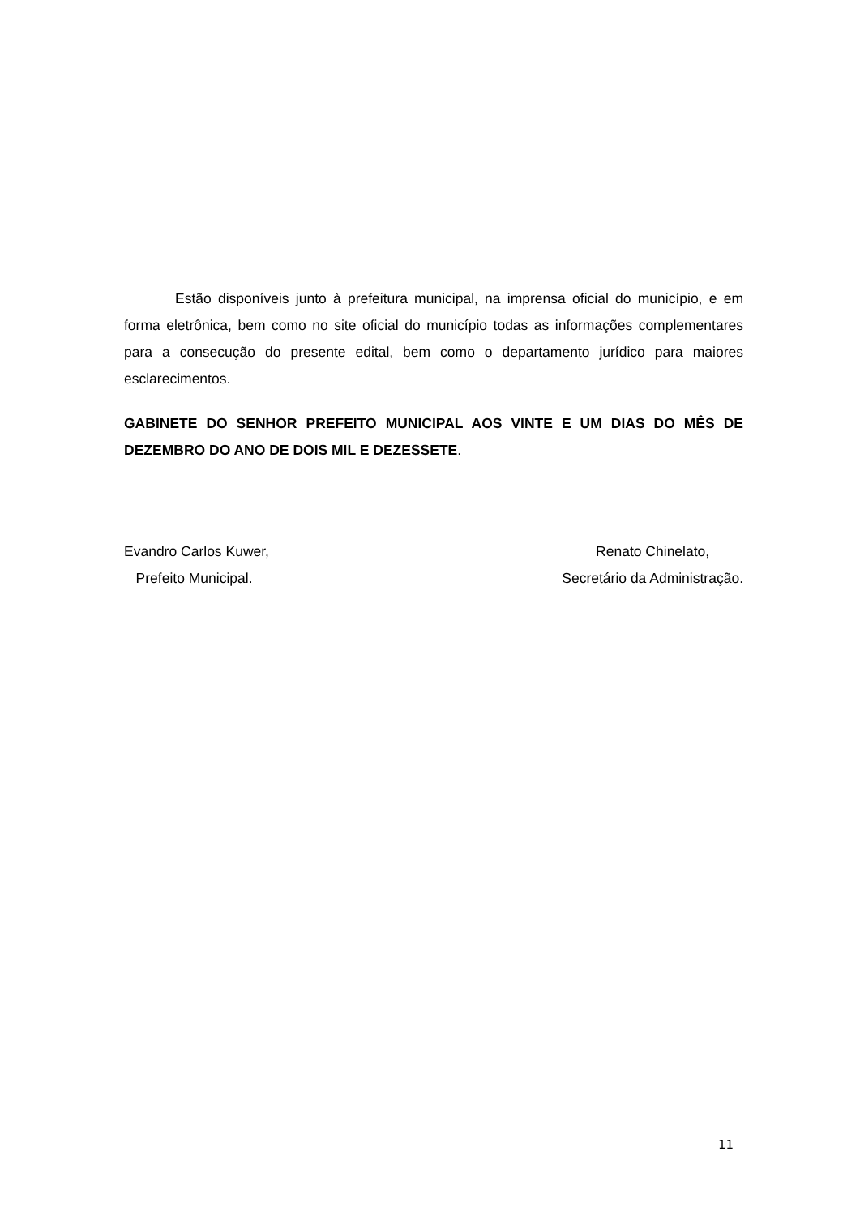Estão disponíveis junto à prefeitura municipal, na imprensa oficial do município, e em forma eletrônica, bem como no site oficial do município todas as informações complementares para a consecução do presente edital, bem como o departamento jurídico para maiores esclarecimentos.
GABINETE DO SENHOR PREFEITO MUNICIPAL AOS VINTE E UM DIAS DO MÊS DE DEZEMBRO DO ANO DE DOIS MIL E DEZESSETE.
Evandro Carlos Kuwer,
Prefeito Municipal.
Renato Chinelato,
Secretário da Administração.
11